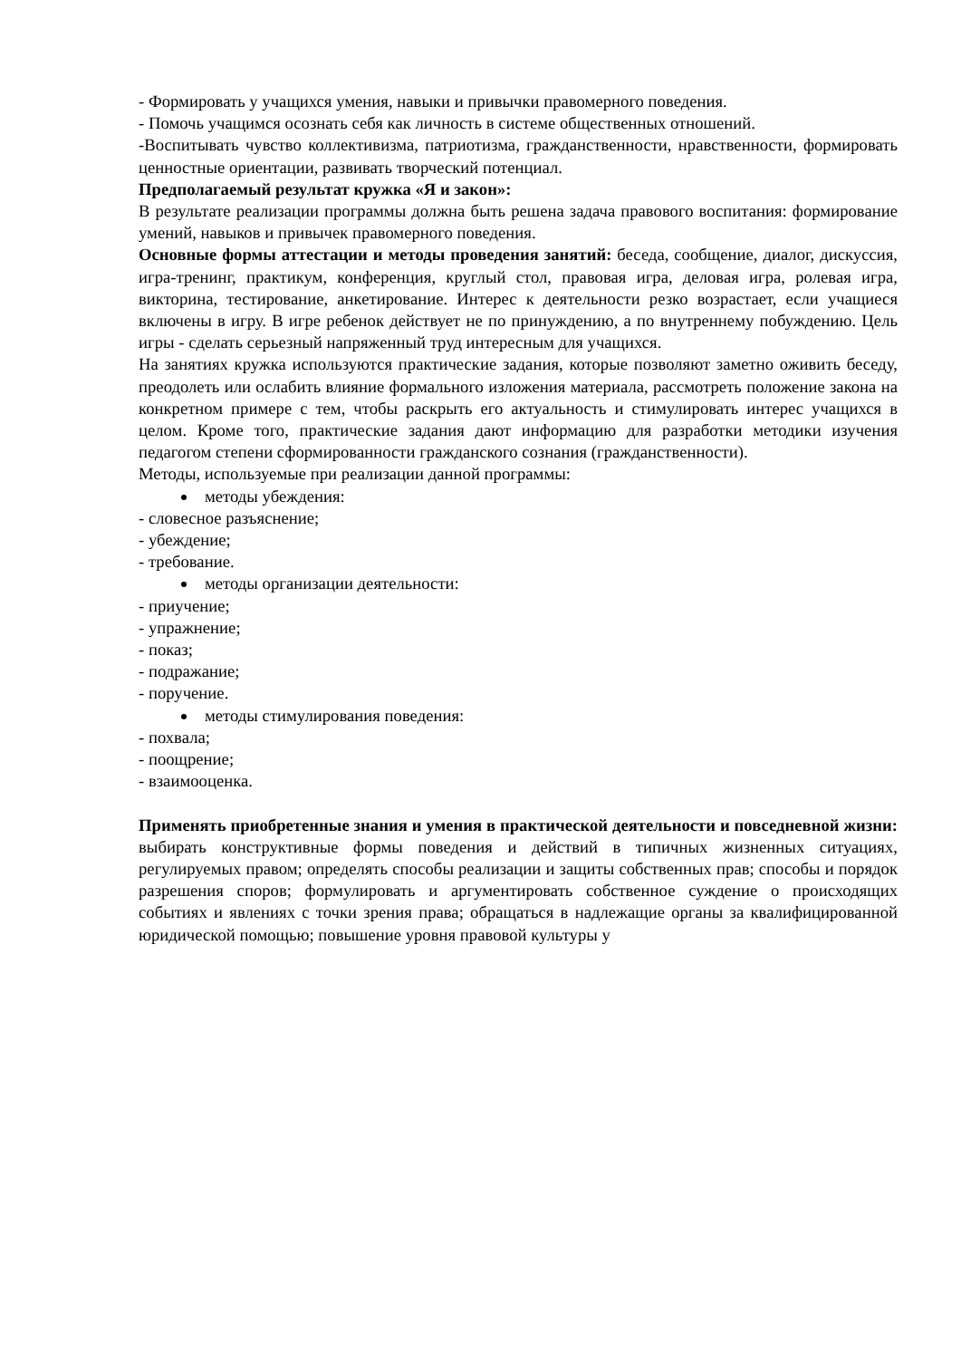- Формировать у учащихся умения, навыки и привычки правомерного поведения.
- Помочь учащимся осознать себя как личность в системе общественных отношений.
-Воспитывать чувство коллективизма, патриотизма, гражданственности, нравственности, формировать ценностные ориентации, развивать творческий потенциал.
Предполагаемый результат кружка «Я и закон»:
В результате реализации программы должна быть решена задача правового воспитания: формирование умений, навыков и привычек правомерного поведения.
Основные формы аттестации и методы проведения занятий: беседа, сообщение, диалог, дискуссия, игра-тренинг, практикум, конференция, круглый стол, правовая игра, деловая игра, ролевая игра, викторина, тестирование, анкетирование. Интерес к деятельности резко возрастает, если учащиеся включены в игру. В игре ребенок действует не по принуждению, а по внутреннему побуждению. Цель игры - сделать серьезный напряженный труд интересным для учащихся.
На занятиях кружка используются практические задания, которые позволяют заметно оживить беседу, преодолеть или ослабить влияние формального изложения материала, рассмотреть положение закона на конкретном примере с тем, чтобы раскрыть его актуальность и стимулировать интерес учащихся в целом. Кроме того, практические задания дают информацию для разработки методики изучения педагогом степени сформированности гражданского сознания (гражданственности).
Методы, используемые при реализации данной программы:
методы убеждения:
- словесное разъяснение;
- убеждение;
- требование.
методы организации деятельности:
- приучение;
- упражнение;
- показ;
- подражание;
- поручение.
методы стимулирования поведения:
- похвала;
- поощрение;
- взаимооценка.
Применять приобретенные знания и умения в практической деятельности и повседневной жизни: выбирать конструктивные формы поведения и действий в типичных жизненных ситуациях, регулируемых правом; определять способы реализации и защиты собственных прав; способы и порядок разрешения споров; формулировать и аргументировать собственное суждение о происходящих событиях и явлениях с точки зрения права; обращаться в надлежащие органы за квалифицированной юридической помощью; повышение уровня правовой культуры у